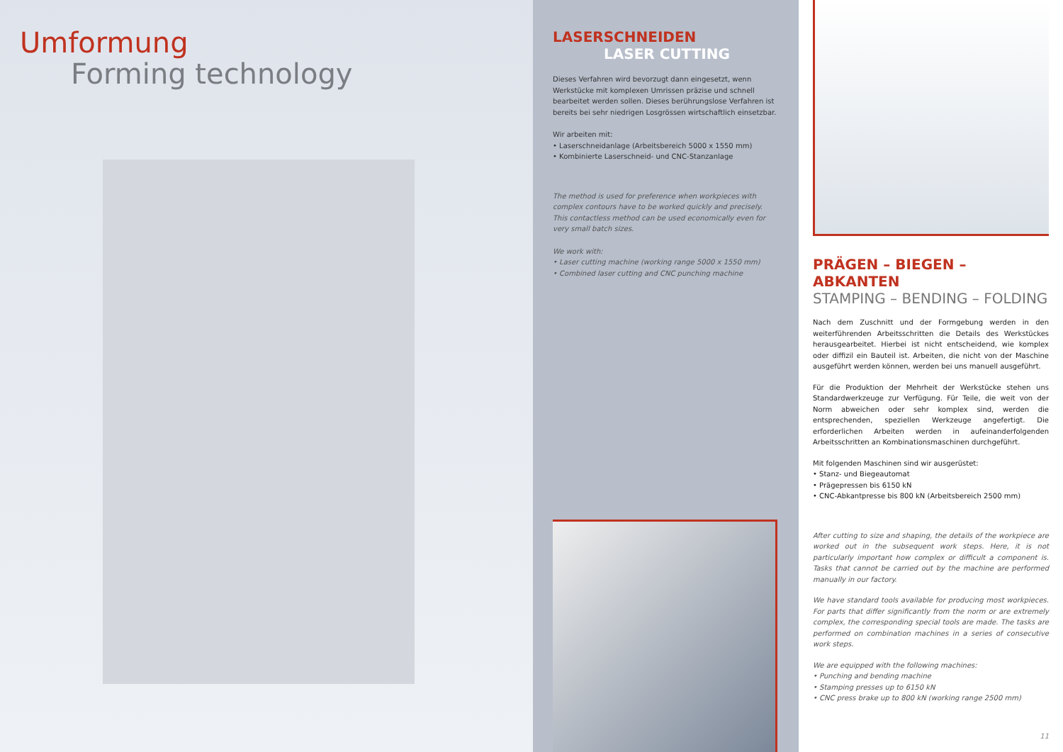Umformung
Forming technology
LASERSCHNEIDEN
LASER CUTTING
Dieses Verfahren wird bevorzugt dann eingesetzt, wenn Werkstücke mit komplexen Umrissen präzise und schnell bearbeitet werden sollen. Dieses berührungslose Verfahren ist bereits bei sehr niedrigen Losgrössen wirtschaftlich einsetzbar.
Wir arbeiten mit:
• Laserschneidanlage (Arbeitsbereich 5000 x 1550 mm)
• Kombinierte Laserschneid- und CNC-Stanzanlage
The method is used for preference when workpieces with complex contours have to be worked quickly and precisely. This contactless method can be used economically even for very small batch sizes.
We work with:
• Laser cutting machine (working range 5000 x 1550 mm)
• Combined laser cutting and CNC punching machine
PRÄGEN – BIEGEN – ABKANTEN
STAMPING – BENDING – FOLDING
Nach dem Zuschnitt und der Formgebung werden in den weiterführenden Arbeitsschritten die Details des Werkstückes herausgearbeitet. Hierbei ist nicht entscheidend, wie komplex oder diffizil ein Bauteil ist. Arbeiten, die nicht von der Maschine ausgeführt werden können, werden bei uns manuell ausgeführt.
Für die Produktion der Mehrheit der Werkstücke stehen uns Standardwerkzeuge zur Verfügung. Für Teile, die weit von der Norm abweichen oder sehr komplex sind, werden die entsprechenden, speziellen Werkzeuge angefertigt. Die erforderlichen Arbeiten werden in aufeinanderfolgenden Arbeitsschritten an Kombinationsmaschinen durchgeführt.
Mit folgenden Maschinen sind wir ausgerüstet:
• Stanz- und Biegeautomat
• Prägepressen bis 6150 kN
• CNC-Abkantpresse bis 800 kN (Arbeitsbereich 2500 mm)
After cutting to size and shaping, the details of the workpiece are worked out in the subsequent work steps. Here, it is not particularly important how complex or difficult a component is. Tasks that cannot be carried out by the machine are performed manually in our factory.
We have standard tools available for producing most workpieces. For parts that differ significantly from the norm or are extremely complex, the corresponding special tools are made. The tasks are performed on combination machines in a series of consecutive work steps.
We are equipped with the following machines:
• Punching and bending machine
• Stamping presses up to 6150 kN
• CNC press brake up to 800 kN (working range 2500 mm)
11